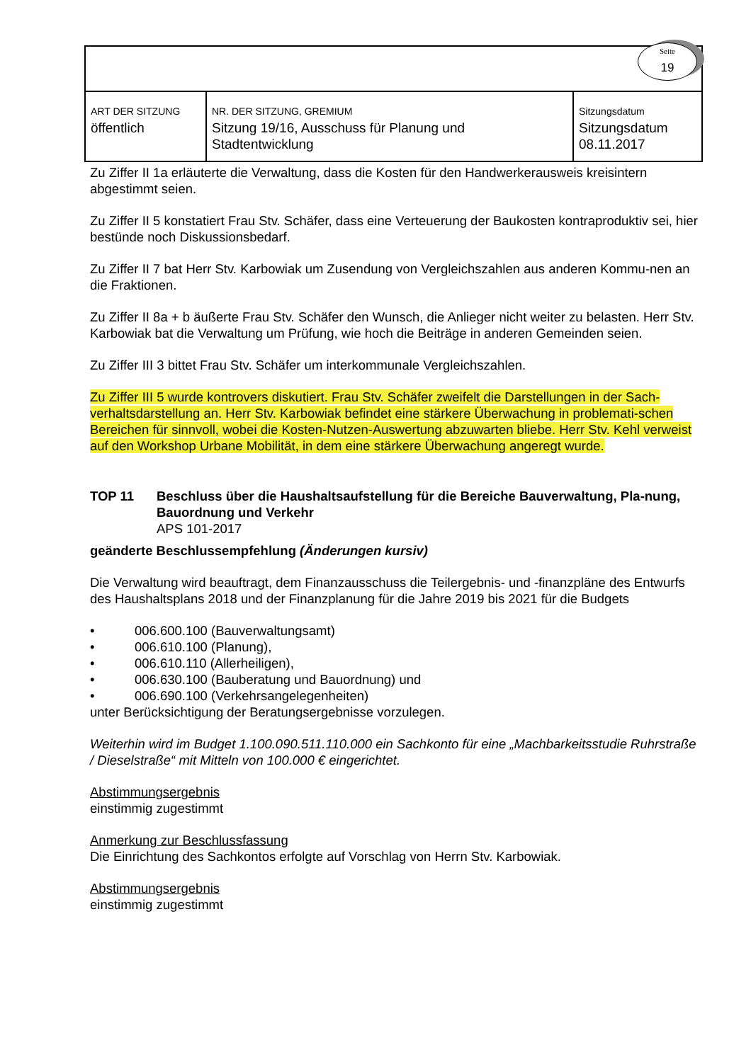| Seite 19 | | |
| ART DER SITZUNG öffentlich | NR. DER SITZUNG, GREMIUM Sitzung 19/16, Ausschuss für Planung und Stadtentwicklung | Sitzungsdatum Sitzungsdatum 08.11.2017 |
Zu Ziffer II 1a erläuterte die Verwaltung, dass die Kosten für den Handwerkerausweis kreisintern abgestimmt seien.
Zu Ziffer II 5 konstatiert Frau Stv. Schäfer, dass eine Verteuerung der Baukosten kontraproduktiv sei, hier bestünde noch Diskussionsbedarf.
Zu Ziffer II 7 bat Herr Stv. Karbowiak um Zusendung von Vergleichszahlen aus anderen Kommu-nen an die Fraktionen.
Zu Ziffer II 8a + b äußerte Frau Stv. Schäfer den Wunsch, die Anlieger nicht weiter zu belasten. Herr Stv. Karbowiak bat die Verwaltung um Prüfung, wie hoch die Beiträge in anderen Gemeinden seien.
Zu Ziffer III 3 bittet Frau Stv. Schäfer um interkommunale Vergleichszahlen.
Zu Ziffer III 5 wurde kontrovers diskutiert. Frau Stv. Schäfer zweifelt die Darstellungen in der Sach-verhaltsdarstellung an. Herr Stv. Karbowiak befindet eine stärkere Überwachung in problemati-schen Bereichen für sinnvoll, wobei die Kosten-Nutzen-Auswertung abzuwarten bliebe. Herr Stv. Kehl verweist auf den Workshop Urbane Mobilität, in dem eine stärkere Überwachung angeregt wurde.
TOP 11 Beschluss über die Haushaltsaufstellung für die Bereiche Bauverwaltung, Pla-nung, Bauordnung und Verkehr
APS 101-2017
geänderte Beschlussempfehlung (Änderungen kursiv)
Die Verwaltung wird beauftragt, dem Finanzausschuss die Teilergebnis- und -finanzpläne des Entwurfs des Haushaltsplans 2018 und der Finanzplanung für die Jahre 2019 bis 2021 für die Budgets
• 006.600.100 (Bauverwaltungsamt)
• 006.610.100 (Planung),
• 006.610.110 (Allerheiligen),
• 006.630.100 (Bauberatung und Bauordnung) und
• 006.690.100 (Verkehrsangelegenheiten)
unter Berücksichtigung der Beratungsergebnisse vorzulegen.
Weiterhin wird im Budget 1.100.090.511.110.000 ein Sachkonto für eine „Machbarkeitsstudie Ruhrstraße / Dieselstraße“ mit Mitteln von 100.000 € eingerichtet.
Abstimmungsergebnis
einstimmig zugestimmt
Anmerkung zur Beschlussfassung
Die Einrichtung des Sachkontos erfolgte auf Vorschlag von Herrn Stv. Karbowiak.
Abstimmungsergebnis
einstimmig zugestimmt